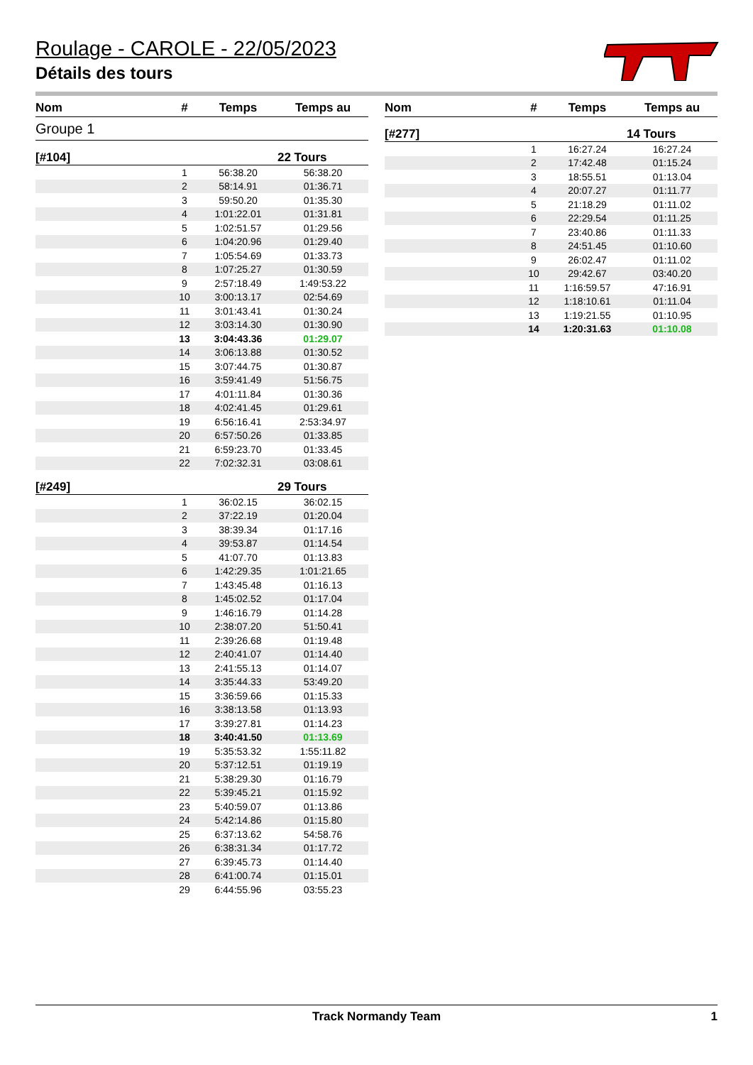Roulage - CAROLE - 22/05/2023
Détails des tours
| Nom | # | Temps | Temps au |
| --- | --- | --- | --- |
| Groupe 1 | | | |
| [#104] | | | 22 Tours |
| | 1 | 56:38.20 | 56:38.20 |
| | 2 | 58:14.91 | 01:36.71 |
| | 3 | 59:50.20 | 01:35.30 |
| | 4 | 1:01:22.01 | 01:31.81 |
| | 5 | 1:02:51.57 | 01:29.56 |
| | 6 | 1:04:20.96 | 01:29.40 |
| | 7 | 1:05:54.69 | 01:33.73 |
| | 8 | 1:07:25.27 | 01:30.59 |
| | 9 | 2:57:18.49 | 1:49:53.22 |
| | 10 | 3:00:13.17 | 02:54.69 |
| | 11 | 3:01:43.41 | 01:30.24 |
| | 12 | 3:03:14.30 | 01:30.90 |
| | 13 | 3:04:43.36 | 01:29.07 |
| | 14 | 3:06:13.88 | 01:30.52 |
| | 15 | 3:07:44.75 | 01:30.87 |
| | 16 | 3:59:41.49 | 51:56.75 |
| | 17 | 4:01:11.84 | 01:30.36 |
| | 18 | 4:02:41.45 | 01:29.61 |
| | 19 | 6:56:16.41 | 2:53:34.97 |
| | 20 | 6:57:50.26 | 01:33.85 |
| | 21 | 6:59:23.70 | 01:33.45 |
| | 22 | 7:02:32.31 | 03:08.61 |
| [#249] | | | 29 Tours |
| | 1 | 36:02.15 | 36:02.15 |
| | 2 | 37:22.19 | 01:20.04 |
| | 3 | 38:39.34 | 01:17.16 |
| | 4 | 39:53.87 | 01:14.54 |
| | 5 | 41:07.70 | 01:13.83 |
| | 6 | 1:42:29.35 | 1:01:21.65 |
| | 7 | 1:43:45.48 | 01:16.13 |
| | 8 | 1:45:02.52 | 01:17.04 |
| | 9 | 1:46:16.79 | 01:14.28 |
| | 10 | 2:38:07.20 | 51:50.41 |
| | 11 | 2:39:26.68 | 01:19.48 |
| | 12 | 2:40:41.07 | 01:14.40 |
| | 13 | 2:41:55.13 | 01:14.07 |
| | 14 | 3:35:44.33 | 53:49.20 |
| | 15 | 3:36:59.66 | 01:15.33 |
| | 16 | 3:38:13.58 | 01:13.93 |
| | 17 | 3:39:27.81 | 01:14.23 |
| | 18 | 3:40:41.50 | 01:13.69 |
| | 19 | 5:35:53.32 | 1:55:11.82 |
| | 20 | 5:37:12.51 | 01:19.19 |
| | 21 | 5:38:29.30 | 01:16.79 |
| | 22 | 5:39:45.21 | 01:15.92 |
| | 23 | 5:40:59.07 | 01:13.86 |
| | 24 | 5:42:14.86 | 01:15.80 |
| | 25 | 6:37:13.62 | 54:58.76 |
| | 26 | 6:38:31.34 | 01:17.72 |
| | 27 | 6:39:45.73 | 01:14.40 |
| | 28 | 6:41:00.74 | 01:15.01 |
| | 29 | 6:44:55.96 | 03:55.23 |
| Nom | # | Temps | Temps au |
| --- | --- | --- | --- |
| [#277] | | | 14 Tours |
| | 1 | 16:27.24 | 16:27.24 |
| | 2 | 17:42.48 | 01:15.24 |
| | 3 | 18:55.51 | 01:13.04 |
| | 4 | 20:07.27 | 01:11.77 |
| | 5 | 21:18.29 | 01:11.02 |
| | 6 | 22:29.54 | 01:11.25 |
| | 7 | 23:40.86 | 01:11.33 |
| | 8 | 24:51.45 | 01:10.60 |
| | 9 | 26:02.47 | 01:11.02 |
| | 10 | 29:42.67 | 03:40.20 |
| | 11 | 1:16:59.57 | 47:16.91 |
| | 12 | 1:18:10.61 | 01:11.04 |
| | 13 | 1:19:21.55 | 01:10.95 |
| | 14 | 1:20:31.63 | 01:10.08 |
Track Normandy Team 1